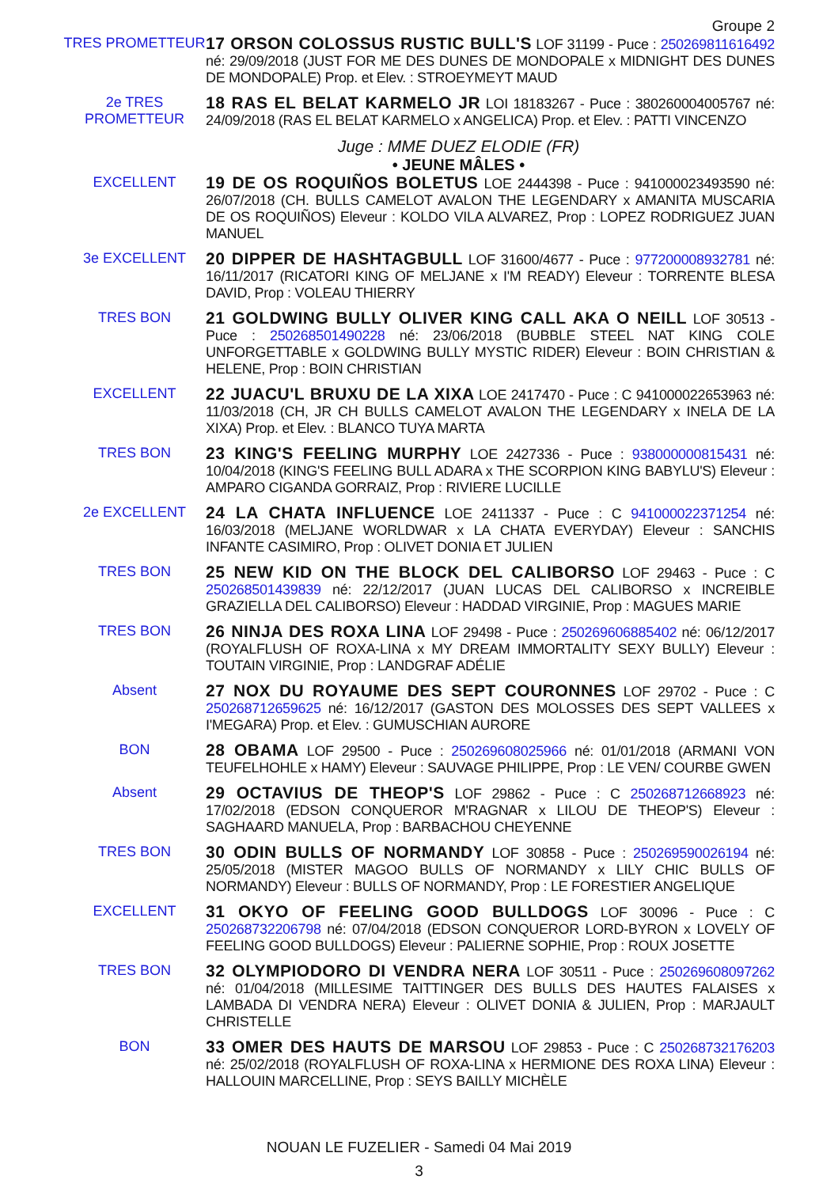Groupe 2
TRES PROMETTEUR
17 ORSON COLOSSUS RUSTIC BULL'S LOF 31199 - Puce : 250269811616492 né: 29/09/2018 (JUST FOR ME DES DUNES DE MONDOPALE x MIDNIGHT DES DUNES DE MONDOPALE) Prop. et Elev. : STROEYMEYT MAUD
2e TRES PROMETTEUR
18 RAS EL BELAT KARMELO JR LOI 18183267 - Puce : 380260004005767 né: 24/09/2018 (RAS EL BELAT KARMELO x ANGELICA) Prop. et Elev. : PATTI VINCENZO
Juge : MME DUEZ ELODIE (FR)
• JEUNE MÂLES •
EXCELLENT
19 DE OS ROQUIÑOS BOLETUS LOE 2444398 - Puce : 941000023493590 né: 26/07/2018 (CH. BULLS CAMELOT AVALON THE LEGENDARY x AMANITA MUSCARIA DE OS ROQUIÑOS) Eleveur : KOLDO VILA ALVAREZ, Prop : LOPEZ RODRIGUEZ JUAN MANUEL
3e EXCELLENT
20 DIPPER DE HASHTAGBULL LOF 31600/4677 - Puce : 977200008932781 né: 16/11/2017 (RICATORI KING OF MELJANE x I'M READY) Eleveur : TORRENTE BLESA DAVID, Prop : VOLEAU THIERRY
TRES BON
21 GOLDWING BULLY OLIVER KING CALL AKA O NEILL LOF 30513 - Puce : 250268501490228 né: 23/06/2018 (BUBBLE STEEL NAT KING COLE UNFORGETTABLE x GOLDWING BULLY MYSTIC RIDER) Eleveur : BOIN CHRISTIAN & HELENE, Prop : BOIN CHRISTIAN
EXCELLENT
22 JUACU'L BRUXU DE LA XIXA LOE 2417470 - Puce : C 941000022653963 né: 11/03/2018 (CH, JR CH BULLS CAMELOT AVALON THE LEGENDARY x INELA DE LA XIXA) Prop. et Elev. : BLANCO TUYA MARTA
TRES BON
23 KING'S FEELING MURPHY LOE 2427336 - Puce : 938000000815431 né: 10/04/2018 (KING'S FEELING BULL ADARA x THE SCORPION KING BABYLU'S) Eleveur : AMPARO CIGANDA GORRAIZ, Prop : RIVIERE LUCILLE
2e EXCELLENT
24 LA CHATA INFLUENCE LOE 2411337 - Puce : C 941000022371254 né: 16/03/2018 (MELJANE WORLDWAR x LA CHATA EVERYDAY) Eleveur : SANCHIS INFANTE CASIMIRO, Prop : OLIVET DONIA ET JULIEN
TRES BON
25 NEW KID ON THE BLOCK DEL CALIBORSO LOF 29463 - Puce : C 250268501439839 né: 22/12/2017 (JUAN LUCAS DEL CALIBORSO x INCREIBLE GRAZIELLA DEL CALIBORSO) Eleveur : HADDAD VIRGINIE, Prop : MAGUES MARIE
TRES BON
26 NINJA DES ROXA LINA LOF 29498 - Puce : 250269606885402 né: 06/12/2017 (ROYALFLUSH OF ROXA-LINA x MY DREAM IMMORTALITY SEXY BULLY) Eleveur : TOUTAIN VIRGINIE, Prop : LANDGRAF ADÉLIE
Absent
27 NOX DU ROYAUME DES SEPT COURONNES LOF 29702 - Puce : C 250268712659625 né: 16/12/2017 (GASTON DES MOLOSSES DES SEPT VALLEES x I'MEGARA) Prop. et Elev. : GUMUSCHIAN AURORE
BON
28 OBAMA LOF 29500 - Puce : 250269608025966 né: 01/01/2018 (ARMANI VON TEUFELHOHLE x HAMY) Eleveur : SAUVAGE PHILIPPE, Prop : LE VEN/ COURBE GWEN
Absent
29 OCTAVIUS DE THEOP'S LOF 29862 - Puce : C 250268712668923 né: 17/02/2018 (EDSON CONQUEROR M'RAGNAR x LILOU DE THEOP'S) Eleveur : SAGHAARD MANUELA, Prop : BARBACHOU CHEYENNE
TRES BON
30 ODIN BULLS OF NORMANDY LOF 30858 - Puce : 250269590026194 né: 25/05/2018 (MISTER MAGOO BULLS OF NORMANDY x LILY CHIC BULLS OF NORMANDY) Eleveur : BULLS OF NORMANDY, Prop : LE FORESTIER ANGELIQUE
EXCELLENT
31 OKYO OF FEELING GOOD BULLDOGS LOF 30096 - Puce : C 250268732206798 né: 07/04/2018 (EDSON CONQUEROR LORD-BYRON x LOVELY OF FEELING GOOD BULLDOGS) Eleveur : PALIERNE SOPHIE, Prop : ROUX JOSETTE
TRES BON
32 OLYMPIODORO DI VENDRA NERA LOF 30511 - Puce : 250269608097262 né: 01/04/2018 (MILLESIME TAITTINGER DES BULLS DES HAUTES FALAISES x LAMBADA DI VENDRA NERA) Eleveur : OLIVET DONIA & JULIEN, Prop : MARJAULT CHRISTELLE
BON
33 OMER DES HAUTS DE MARSOU LOF 29853 - Puce : C 250268732176203 né: 25/02/2018 (ROYALFLUSH OF ROXA-LINA x HERMIONE DES ROXA LINA) Eleveur : HALLOUIN MARCELLINE, Prop : SEYS BAILLY MICHÈLE
NOUAN LE FUZELIER - Samedi 04 Mai 2019
3